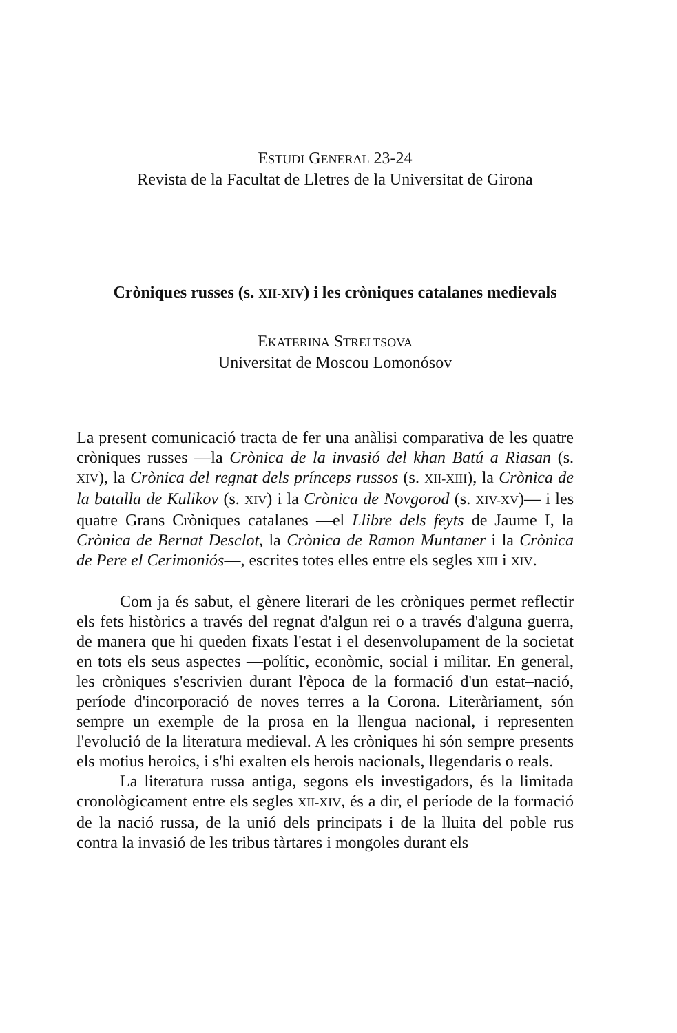ESTUDI GENERAL 23-24
Revista de la Facultat de Lletres de la Universitat de Girona
Cròniques russes (s. XII-XIV) i les cròniques catalanes medievals
EKATERINA STRELTSOVA
Universitat de Moscou Lomonósov
La present comunicació tracta de fer una anàlisi comparativa de les quatre cròniques russes —la Crònica de la invasió del khan Batú a Riasan (s. XIV), la Crònica del regnat dels prínceps russos (s. XII-XIII), la Crònica de la batalla de Kulikov (s. XIV) i la Crònica de Novgorod (s. XIV-XV)— i les quatre Grans Cròniques catalanes —el Llibre dels feyts de Jaume I, la Crònica de Bernat Desclot, la Crònica de Ramon Muntaner i la Crònica de Pere el Cerimoniós—, escrites totes elles entre els segles XIII i XIV.
Com ja és sabut, el gènere literari de les cròniques permet reflectir els fets històrics a través del regnat d'algun rei o a través d'alguna guerra, de manera que hi queden fixats l'estat i el desenvolupament de la societat en tots els seus aspectes —polític, econòmic, social i militar. En general, les cròniques s'escrivien durant l'època de la formació d'un estat–nació, període d'incorporació de noves terres a la Corona. Literàriament, són sempre un exemple de la prosa en la llengua nacional, i representen l'evolució de la literatura medieval. A les cròniques hi són sempre presents els motius heroics, i s'hi exalten els herois nacionals, llegendaris o reals.
La literatura russa antiga, segons els investigadors, és la limitada cronològicament entre els segles XII-XIV, és a dir, el període de la formació de la nació russa, de la unió dels principats i de la lluita del poble rus contra la invasió de les tribus tàrtares i mongoles durant els